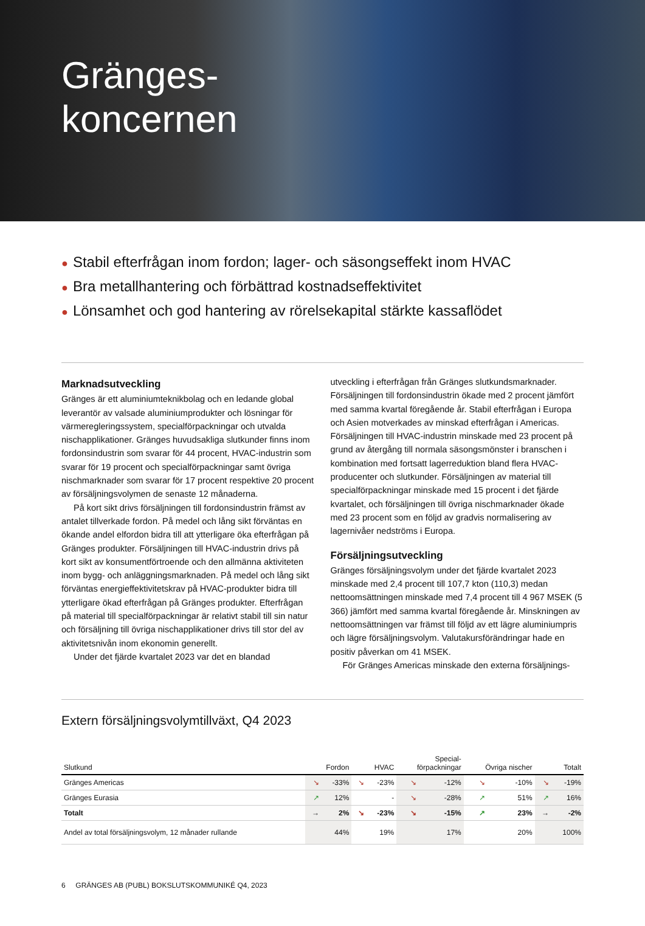Gränges-
koncernen
● Stabil efterfrågan inom fordon; lager- och säsongseffekt inom HVAC
● Bra metallhantering och förbättrad kostnadseffektivitet
● Lönsamhet och god hantering av rörelsekapital stärkte kassaflödet
Marknadsutveckling
Gränges är ett aluminiumteknikbolag och en ledande global leverantör av valsade aluminiumprodukter och lösningar för värmeregleringssystem, specialförpackningar och utvalda nischapplikationer. Gränges huvudsakliga slutkunder finns inom fordonsindustrin som svarar för 44 procent, HVAC-industrin som svarar för 19 procent och specialförpackningar samt övriga nischmarknader som svarar för 17 procent respektive 20 procent av försäljningsvolymen de senaste 12 månaderna.
På kort sikt drivs försäljningen till fordonsindustrin främst av antalet tillverkade fordon. På medel och lång sikt förväntas en ökande andel elfordon bidra till att ytterligare öka efterfrågan på Gränges produkter. Försäljningen till HVAC-industrin drivs på kort sikt av konsumentförtroende och den allmänna aktiviteten inom bygg- och anläggningsmarknaden. På medel och lång sikt förväntas energieffektivitetskrav på HVAC-produkter bidra till ytterligare ökad efterfrågan på Gränges produkter. Efterfrågan på material till specialförpackningar är relativt stabil till sin natur och försäljning till övriga nischapplikationer drivs till stor del av aktivitetsnivån inom ekonomin generellt.
Under det fjärde kvartalet 2023 var det en blandad
utveckling i efterfrågan från Gränges slutkundsmarknader. Försäljningen till fordonsindustrin ökade med 2 procent jämfört med samma kvartal föregående år. Stabil efterfrågan i Europa och Asien motverkades av minskad efterfrågan i Americas. Försäljningen till HVAC-industrin minskade med 23 procent på grund av återgång till normala säsongsmönster i branschen i kombination med fortsatt lagerreduktion bland flera HVAC-producenter och slutkunder. Försäljningen av material till specialförpackningar minskade med 15 procent i det fjärde kvartalet, och försäljningen till övriga nisch­marknader ökade med 23 procent som en följd av gradvis normalisering av lagernivåer nedströms i Europa.
Försäljningsutveckling
Gränges försäljningsvolym under det fjärde kvartalet 2023 minskade med 2,4 procent till 107,7 kton (110,3) medan nettoomsättningen minskade med 7,4 procent till 4 967 MSEK (5 366) jämfört med samma kvartal föregående år. Minskningen av nettoomsättningen var främst till följd av ett lägre aluminiumpris och lägre försäljningsvolym. Valutakurs­förändringar hade en positiv påverkan om 41 MSEK.
För Gränges Americas minskade den externa försäljnings-
Extern försäljningsvolymtillväxt, Q4 2023
| Slutkund | Fordon | | HVAC | | Special- förpackningar | | Övriga nischer | | Totalt | |
| --- | --- | --- | --- | --- | --- | --- | --- | --- | --- | --- |
| Gränges Americas | ↘ | -33% | ↘ | -23% | ↘ | -12% | ↘ | -10% | ↘ | -19% |
| Gränges Eurasia | ↗ | 12% | | - | ↘ | -28% | ↗ | 51% | ↗ | 16% |
| Totalt | → | 2% | ↘ | -23% | ↘ | -15% | ↗ | 23% | → | -2% |
| Andel av total försäljningsvolym, 12 månader rullande | | 44% | | 19% | | 17% | | 20% | | 100% |
6 GRÄNGES AB (PUBL) BOKSLUTSKOMMUNIKÉ Q4, 2023